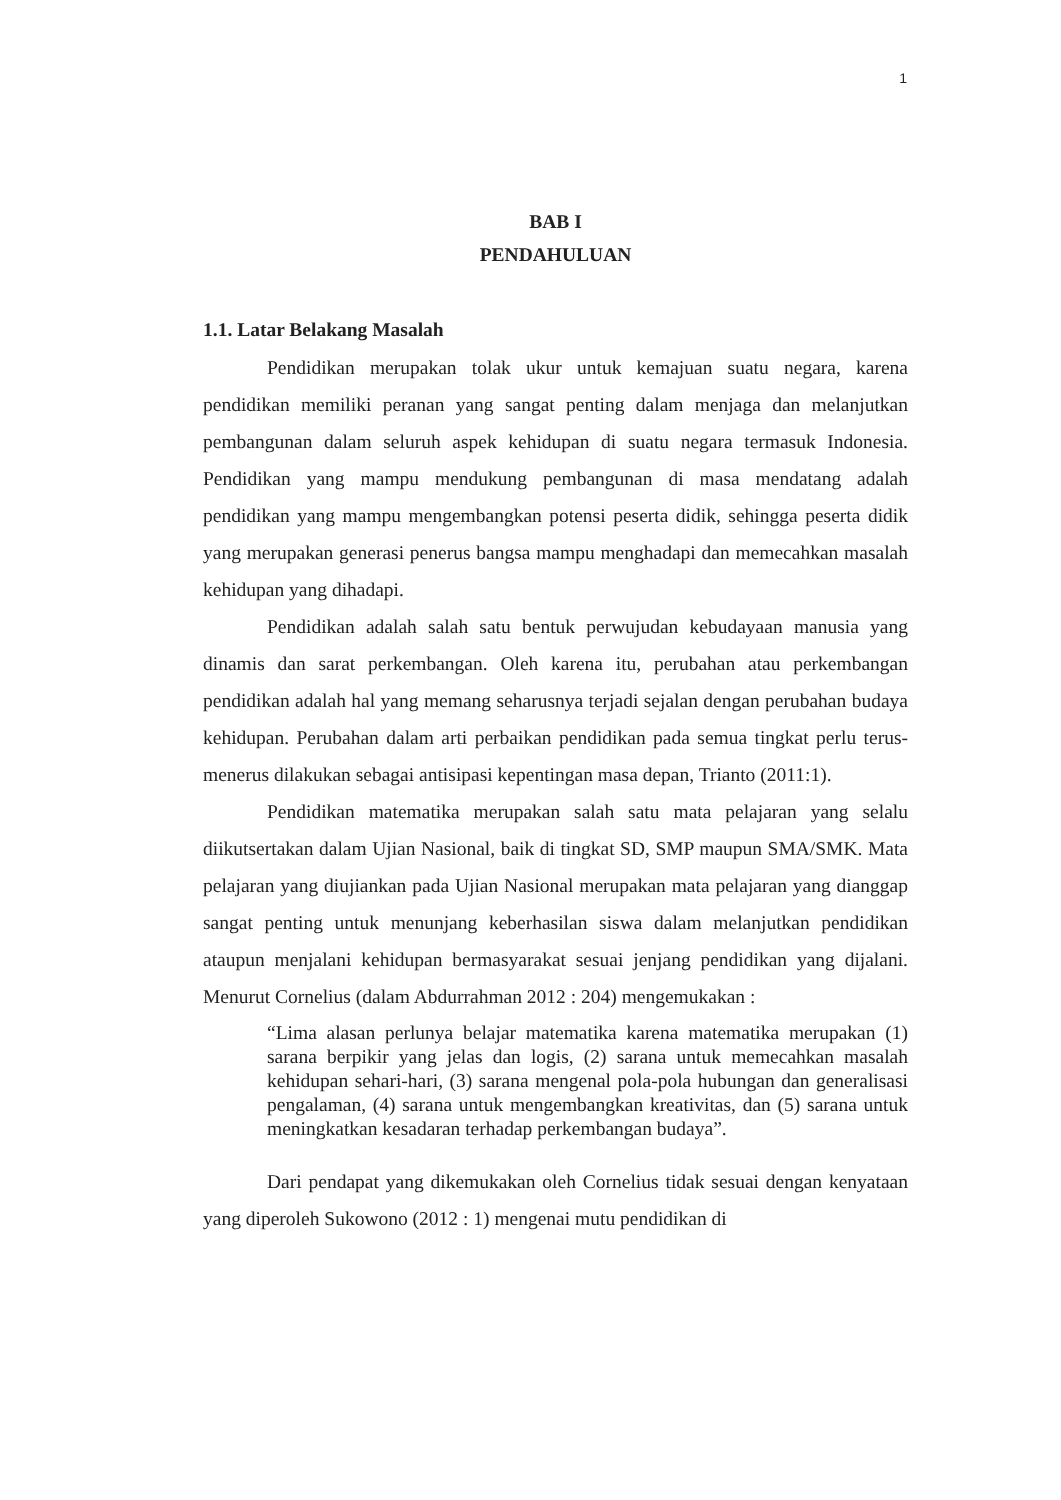1
BAB I
PENDAHULUAN
1.1. Latar Belakang Masalah
Pendidikan merupakan tolak ukur untuk kemajuan suatu negara, karena pendidikan memiliki peranan yang sangat penting dalam menjaga dan melanjutkan pembangunan dalam seluruh aspek kehidupan di suatu negara termasuk Indonesia. Pendidikan yang mampu mendukung pembangunan di masa mendatang adalah pendidikan yang mampu mengembangkan potensi peserta didik, sehingga peserta didik yang merupakan generasi penerus bangsa mampu menghadapi dan memecahkan masalah kehidupan yang dihadapi.
Pendidikan adalah salah satu bentuk perwujudan kebudayaan manusia yang dinamis dan sarat perkembangan. Oleh karena itu, perubahan atau perkembangan pendidikan adalah hal yang memang seharusnya terjadi sejalan dengan perubahan budaya kehidupan. Perubahan dalam arti perbaikan pendidikan pada semua tingkat perlu terus-menerus dilakukan sebagai antisipasi kepentingan masa depan, Trianto (2011:1).
Pendidikan matematika merupakan salah satu mata pelajaran yang selalu diikutsertakan dalam Ujian Nasional, baik di tingkat SD, SMP maupun SMA/SMK. Mata pelajaran yang diujiankan pada Ujian Nasional merupakan mata pelajaran yang dianggap sangat penting untuk menunjang keberhasilan siswa dalam melanjutkan pendidikan ataupun menjalani kehidupan bermasyarakat sesuai jenjang pendidikan yang dijalani. Menurut Cornelius (dalam Abdurrahman 2012 : 204) mengemukakan :
“Lima alasan perlunya belajar matematika karena matematika merupakan (1) sarana berpikir yang jelas dan logis, (2) sarana untuk memecahkan masalah kehidupan sehari-hari, (3) sarana mengenal pola-pola hubungan dan generalisasi pengalaman, (4) sarana untuk mengembangkan kreativitas, dan (5) sarana untuk meningkatkan kesadaran terhadap perkembangan budaya”.
Dari pendapat yang dikemukakan oleh Cornelius tidak sesuai dengan kenyataan yang diperoleh Sukowono (2012 : 1) mengenai mutu pendidikan di